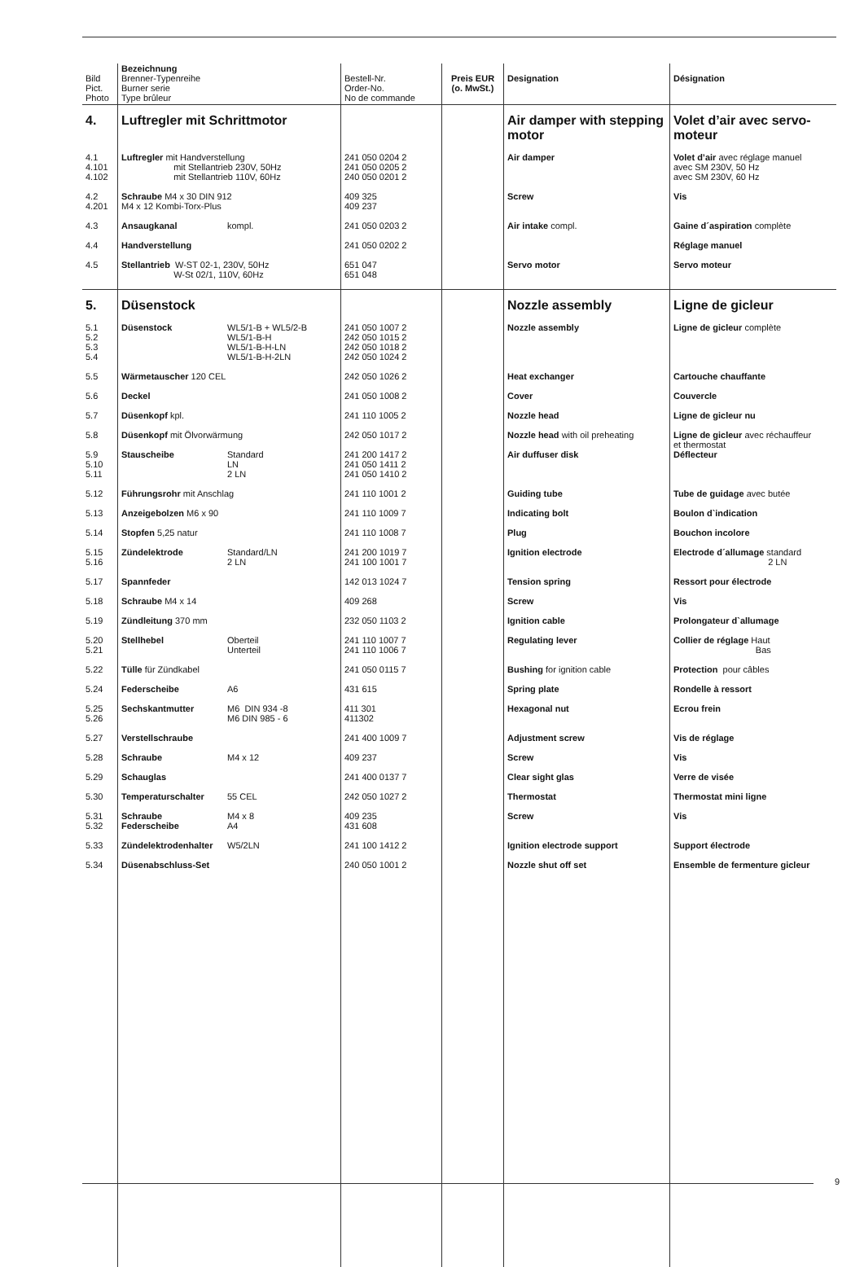| Bild Pict. Photo | Bezeichnung Brenner-Typenreihe Burner serie Type brûleur | Bestell-Nr. Order-No. No de commande | Preis EUR (o. MwSt.) | Designation | Désignation |
| --- | --- | --- | --- | --- | --- |
| 4. | Luftregler mit Schrittmotor | | | Air damper with stepping motor | Volet d’air avec servo-moteur |
| 4.1 4.101 4.102 | Luftregler mit Handverstellung mit Stellantrieb 230V, 50Hz mit Stellantrieb 110V, 60Hz | 241 050 0204 2 241 050 0205 2 240 050 0201 2 | | Air damper | Volet d’air avec réglage manuel avec SM 230V, 50 Hz avec SM 230V, 60 Hz |
| 4.2 4.201 | Schraube M4 x 30 DIN 912 M4 x 12 Kombi-Torx-Plus | 409 325 409 237 | | Screw | Vis |
| 4.3 | Ansaugkanal kompl. | 241 050 0203 2 | | Air intake compl. | Gaine d´aspiration complète |
| 4.4 | Handverstellung | 241 050 0202 2 | | | Réglage manuel |
| 4.5 | Stellantrieb W-ST 02-1, 230V, 50Hz W-St 02/1, 110V, 60Hz | 651 047 651 048 | | Servo motor | Servo moteur |
| 5. | Düsenstock | | | Nozzle assembly | Ligne de gicleur |
| 5.1 5.2 5.3 5.4 | Düsenstock WL5/1-B + WL5/2-B WL5/1-B-H WL5/1-B-H-LN WL5/1-B-H-2LN | 241 050 1007 2 242 050 1015 2 242 050 1018 2 242 050 1024 2 | | Nozzle assembly | Ligne de gicleur complète |
| 5.5 | Wärmetauscher 120 CEL | 242 050 1026 2 | | Heat exchanger | Cartouche chauffante |
| 5.6 | Deckel | 241 050 1008 2 | | Cover | Couvercle |
| 5.7 | Düsenkopf kpl. | 241 110 1005 2 | | Nozzle head | Ligne de gicleur nu |
| 5.8 | Düsenkopf mit Ölvorwärmung | 242 050 1017 2 | | Nozzle head with oil preheating | Ligne de gicleur avec réchauffeur et thermostat |
| 5.9 5.10 5.11 | Stauscheibe Standard LN 2 LN | 241 200 1417 2 241 050 1411 2 241 050 1410 2 | | Air duffuser disk | Déflecteur |
| 5.12 | Führungsrohr mit Anschlag | 241 110 1001 2 | | Guiding tube | Tube de guidage avec butée |
| 5.13 | Anzeigebolzen M6 x 90 | 241 110 1009 7 | | Indicating bolt | Boulon d`indication |
| 5.14 | Stopfen 5,25 natur | 241 110 1008 7 | | Plug | Bouchon incolore |
| 5.15 5.16 | Zündelektrode Standard/LN 2 LN | 241 200 1019 7 241 100 1001 7 | | Ignition electrode | Electrode d´allumage standard 2 LN |
| 5.17 | Spannfeder | 142 013 1024 7 | | Tension spring | Ressort pour électrode |
| 5.18 | Schraube M4 x 14 | 409 268 | | Screw | Vis |
| 5.19 | Zündleitung 370 mm | 232 050 1103 2 | | Ignition cable | Prolongateur d`allumage |
| 5.20 5.21 | Stellhebel Oberteil Unterteil | 241 110 1007 7 241 110 1006 7 | | Regulating lever | Collier de réglage Haut Bas |
| 5.22 | Tülle für Zündkabel | 241 050 0115 7 | | Bushing for ignition cable | Protection pour câbles |
| 5.24 | Federscheibe A6 | 431 615 | | Spring plate | Rondelle à ressort |
| 5.25 5.26 | Sechskantmutter M6 DIN 934 -8 M6 DIN 985 - 6 | 411 301 411302 | | Hexagonal nut | Ecrou frein |
| 5.27 | Verstellschraube | 241 400 1009 7 | | Adjustment screw | Vis de réglage |
| 5.28 | Schraube M4 x 12 | 409 237 | | Screw | Vis |
| 5.29 | Schauglas | 241 400 0137 7 | | Clear sight glas | Verre de visée |
| 5.30 | Temperaturschalter 55 CEL | 242 050 1027 2 | | Thermostat | Thermostat mini ligne |
| 5.31 5.32 | Schraube M4 x 8 Federscheibe A4 | 409 235 431 608 | | Screw | Vis |
| 5.33 | Zündelektrodenhalter W5/2LN | 241 100 1412 2 | | Ignition electrode support | Support électrode |
| 5.34 | Düsenabschluss-Set | 240 050 1001 2 | | Nozzle shut off set | Ensemble de fermenture gicleur |
9